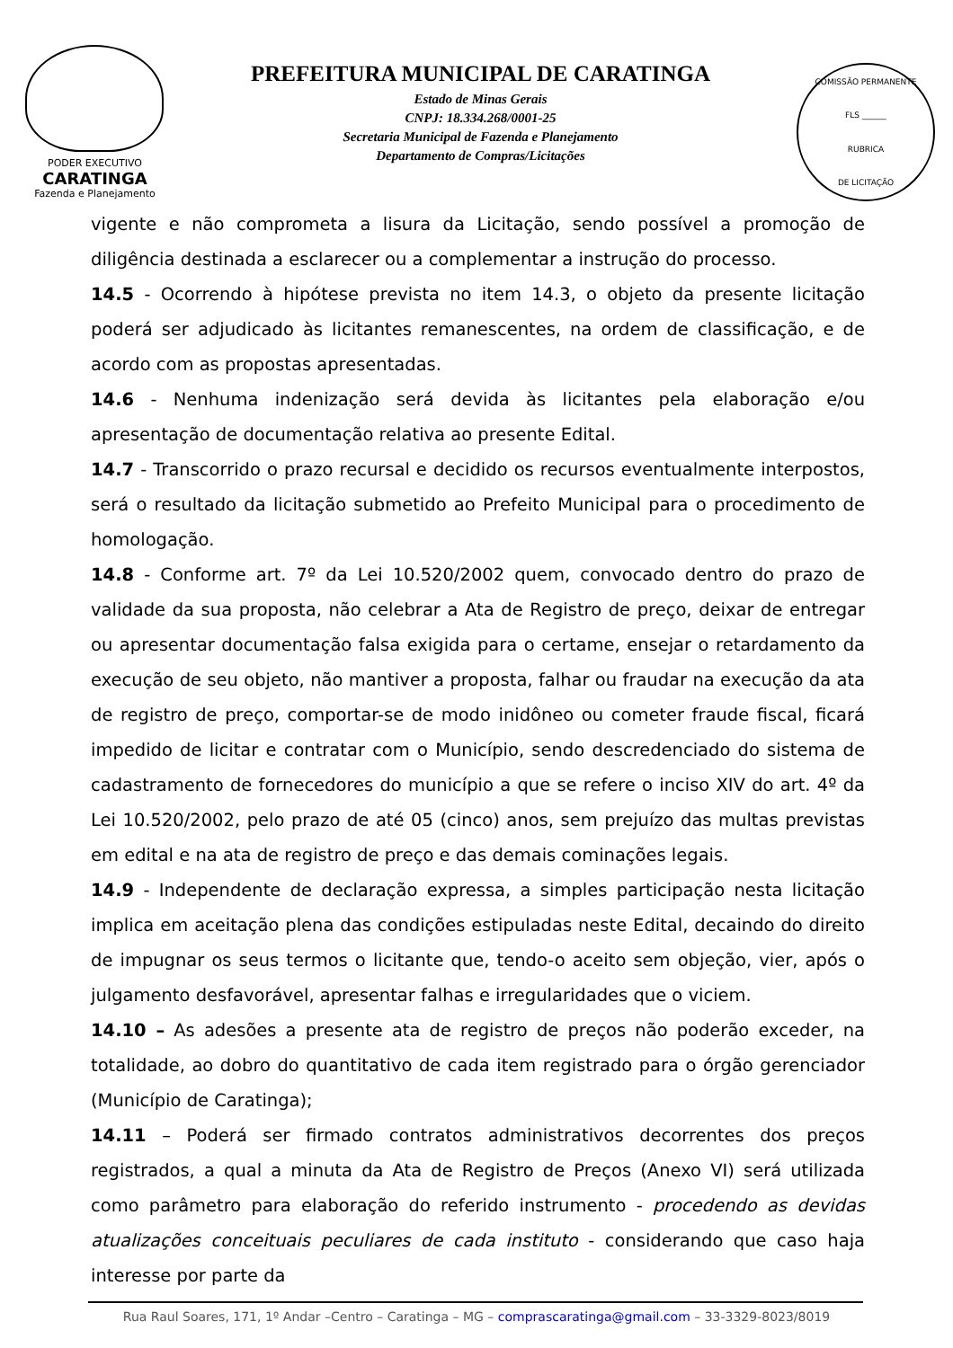PODER EXECUTIVO
CARATINGA
Fazenda e Planejamento
PREFEITURA MUNICIPAL DE CARATINGA
Estado de Minas Gerais
CNPJ: 18.334.268/0001-25
Secretaria Municipal de Fazenda e Planejamento
Departamento de Compras/Licitações
COMISSÃO PERMANENTE
FLS ______
RUBRICA
DE LICITAÇÃO
vigente e não comprometa a lisura da Licitação, sendo possível a promoção de diligência destinada a esclarecer ou a complementar a instrução do processo.
14.5 - Ocorrendo à hipótese prevista no item 14.3, o objeto da presente licitação poderá ser adjudicado às licitantes remanescentes, na ordem de classificação, e de acordo com as propostas apresentadas.
14.6 - Nenhuma indenização será devida às licitantes pela elaboração e/ou apresentação de documentação relativa ao presente Edital.
14.7 - Transcorrido o prazo recursal e decidido os recursos eventualmente interpostos, será o resultado da licitação submetido ao Prefeito Municipal para o procedimento de homologação.
14.8 - Conforme art. 7º da Lei 10.520/2002 quem, convocado dentro do prazo de validade da sua proposta, não celebrar a Ata de Registro de preço, deixar de entregar ou apresentar documentação falsa exigida para o certame, ensejar o retardamento da execução de seu objeto, não mantiver a proposta, falhar ou fraudar na execução da ata de registro de preço, comportar-se de modo inidôneo ou cometer fraude fiscal, ficará impedido de licitar e contratar com o Município, sendo descredenciado do sistema de cadastramento de fornecedores do município a que se refere o inciso XIV do art. 4º da Lei 10.520/2002, pelo prazo de até 05 (cinco) anos, sem prejuízo das multas previstas em edital e na ata de registro de preço e das demais cominações legais.
14.9 - Independente de declaração expressa, a simples participação nesta licitação implica em aceitação plena das condições estipuladas neste Edital, decaindo do direito de impugnar os seus termos o licitante que, tendo-o aceito sem objeção, vier, após o julgamento desfavorável, apresentar falhas e irregularidades que o viciem.
14.10 – As adesões a presente ata de registro de preços não poderão exceder, na totalidade, ao dobro do quantitativo de cada item registrado para o órgão gerenciador (Município de Caratinga);
14.11 – Poderá ser firmado contratos administrativos decorrentes dos preços registrados, a qual a minuta da Ata de Registro de Preços (Anexo VI) será utilizada como parâmetro para elaboração do referido instrumento - procedendo as devidas atualizações conceituais peculiares de cada instituto - considerando que caso haja interesse por parte da
Rua Raul Soares, 171, 1º Andar –Centro – Caratinga – MG – comprascaratinga@gmail.com – 33-3329-8023/8019